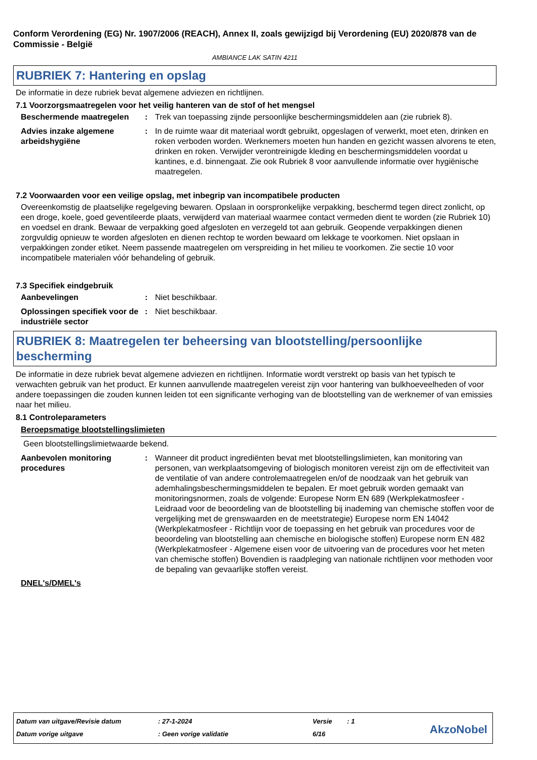Conform Verordening (EG) Nr. 1907/2006 (REACH), Annex II, zoals gewijzigd bij Verordening (EU) 2020/878 van de Commissie - België
AMBIANCE LAK SATIN 4211
RUBRIEK 7: Hantering en opslag
De informatie in deze rubriek bevat algemene adviezen en richtlijnen.
7.1 Voorzorgsmaatregelen voor het veilig hanteren van de stof of het mengsel
Beschermende maatregelen : Trek van toepassing zijnde persoonlijke beschermingsmiddelen aan (zie rubriek 8).
Advies inzake algemene arbeidshygiëne
: In de ruimte waar dit materiaal wordt gebruikt, opgeslagen of verwerkt, moet eten, drinken en roken verboden worden. Werknemers moeten hun handen en gezicht wassen alvorens te eten, drinken en roken. Verwijder verontreinigde kleding en beschermingsmiddelen voordat u kantines, e.d. binnengaat. Zie ook Rubriek 8 voor aanvullende informatie over hygiënische maatregelen.
7.2 Voorwaarden voor een veilige opslag, met inbegrip van incompatibele producten
Overeenkomstig de plaatselijke regelgeving bewaren. Opslaan in oorspronkelijke verpakking, beschermd tegen direct zonlicht, op een droge, koele, goed geventileerde plaats, verwijderd van materiaal waarmee contact vermeden dient te worden (zie Rubriek 10) en voedsel en drank. Bewaar de verpakking goed afgesloten en verzegeld tot aan gebruik. Geopende verpakkingen dienen zorgvuldig opnieuw te worden afgesloten en dienen rechtop te worden bewaard om lekkage te voorkomen. Niet opslaan in verpakkingen zonder etiket. Neem passende maatregelen om verspreiding in het milieu te voorkomen. Zie sectie 10 voor incompatibele materialen vóór behandeling of gebruik.
7.3 Specifiek eindgebruik
Aanbevelingen : Niet beschikbaar.
Oplossingen specifiek voor de industriële sector
: Niet beschikbaar.
RUBRIEK 8: Maatregelen ter beheersing van blootstelling/persoonlijke bescherming
De informatie in deze rubriek bevat algemene adviezen en richtlijnen. Informatie wordt verstrekt op basis van het typisch te verwachten gebruik van het product. Er kunnen aanvullende maatregelen vereist zijn voor hantering van bulkhoeveelheden of voor andere toepassingen die zouden kunnen leiden tot een significante verhoging van de blootstelling van de werknemer of van emissies naar het milieu.
8.1 Controleparameters
Beroepsmatige blootstellingslimieten
Geen blootstellingslimietwaarde bekend.
Aanbevolen monitoring procedures
: Wanneer dit product ingrediënten bevat met blootstellingslimieten, kan monitoring van personen, van werkplaatsomgeving of biologisch monitoren vereist zijn om de effectiviteit van de ventilatie of van andere controlemaatregelen en/of de noodzaak van het gebruik van ademhalingsbeschermingsmiddelen te bepalen. Er moet gebruik worden gemaakt van monitoringsnormen, zoals de volgende: Europese Norm EN 689 (Werkplekatmosfeer - Leidraad voor de beoordeling van de blootstelling bij inademing van chemische stoffen voor de vergelijking met de grenswaarden en de meetstrategie) Europese norm EN 14042 (Werkplekatmosfeer - Richtlijn voor de toepassing en het gebruik van procedures voor de beoordeling van blootstelling aan chemische en biologische stoffen) Europese norm EN 482 (Werkplekatmosfeer - Algemene eisen voor de uitvoering van de procedures voor het meten van chemische stoffen) Bovendien is raadpleging van nationale richtlijnen voor methoden voor de bepaling van gevaarlijke stoffen vereist.
DNEL's/DMEL's
| Datum van uitgave/Revisie datum | : 27-1-2024 | Versie | : 1 |
| Datum vorige uitgave | : Geen vorige validatie | 6/16 | |
AkzoNobel